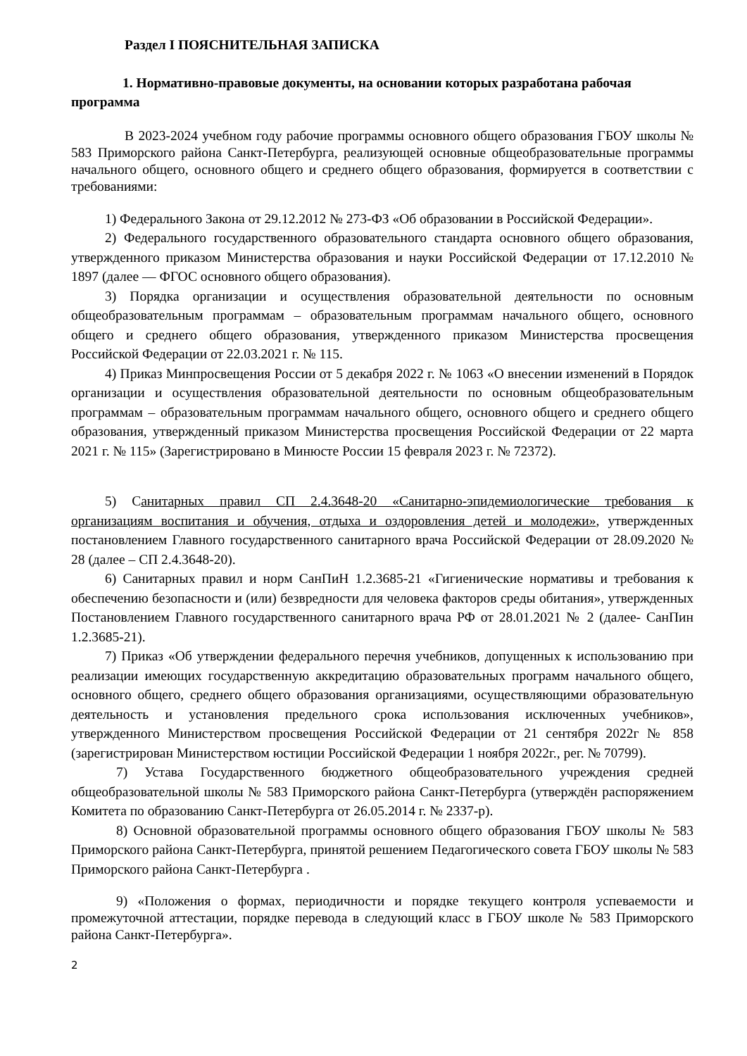Раздел I ПОЯСНИТЕЛЬНАЯ ЗАПИСКА
1. Нормативно-правовые документы, на основании которых разработана рабочая программа
В 2023-2024 учебном году рабочие программы основного общего образования ГБОУ школы № 583 Приморского района Санкт-Петербурга, реализующей основные общеобразовательные программы начального общего, основного общего и среднего общего образования, формируется в соответствии с требованиями:
1) Федерального Закона от 29.12.2012 № 273-ФЗ «Об образовании в Российской Федерации».
2) Федерального государственного образовательного стандарта основного общего образования, утвержденного приказом Министерства образования и науки Российской Федерации от 17.12.2010 № 1897 (далее — ФГОС основного общего образования).
3) Порядка организации и осуществления образовательной деятельности по основным общеобразовательным программам – образовательным программам начального общего, основного общего и среднего общего образования, утвержденного приказом Министерства просвещения Российской Федерации от 22.03.2021 г. № 115.
4) Приказ Минпросвещения России от 5 декабря 2022 г. № 1063 «О внесении изменений в Порядок организации и осуществления образовательной деятельности по основным общеобразовательным программам – образовательным программам начального общего, основного общего и среднего общего образования, утвержденный приказом Министерства просвещения Российской Федерации от 22 марта 2021 г. № 115» (Зарегистрировано в Минюсте России 15 февраля 2023 г. № 72372).
5) Санитарных правил СП 2.4.3648-20 «Санитарно-эпидемиологические требования к организациям воспитания и обучения, отдыха и оздоровления детей и молодежи», утвержденных постановлением Главного государственного санитарного врача Российской Федерации от 28.09.2020 № 28 (далее – СП 2.4.3648-20).
6) Санитарных правил и норм СанПиН 1.2.3685-21 «Гигиенические нормативы и требования к обеспечению безопасности и (или) безвредности для человека факторов среды обитания», утвержденных Постановлением Главного государственного санитарного врача РФ от 28.01.2021 № 2 (далее- СанПин 1.2.3685-21).
7) Приказ «Об утверждении федерального перечня учебников, допущенных к использованию при реализации имеющих государственную аккредитацию образовательных программ начального общего, основного общего, среднего общего образования организациями, осуществляющими образовательную деятельность и установления предельного срока использования исключенных учебников», утвержденного Министерством просвещения Российской Федерации от 21 сентября 2022г № 858 (зарегистрирован Министерством юстиции Российской Федерации 1 ноября 2022г., рег. № 70799).
7) Устава Государственного бюджетного общеобразовательного учреждения средней общеобразовательной школы № 583 Приморского района Санкт-Петербурга (утверждён распоряжением Комитета по образованию Санкт-Петербурга от 26.05.2014 г. № 2337-р).
8) Основной образовательной программы основного общего образования ГБОУ школы № 583 Приморского района Санкт-Петербурга, принятой решением Педагогического совета ГБОУ школы № 583 Приморского района Санкт-Петербурга .
9) «Положения о формах, периодичности и порядке текущего контроля успеваемости и промежуточной аттестации, порядке перевода в следующий класс в ГБОУ школе № 583 Приморского района Санкт-Петербурга».
2